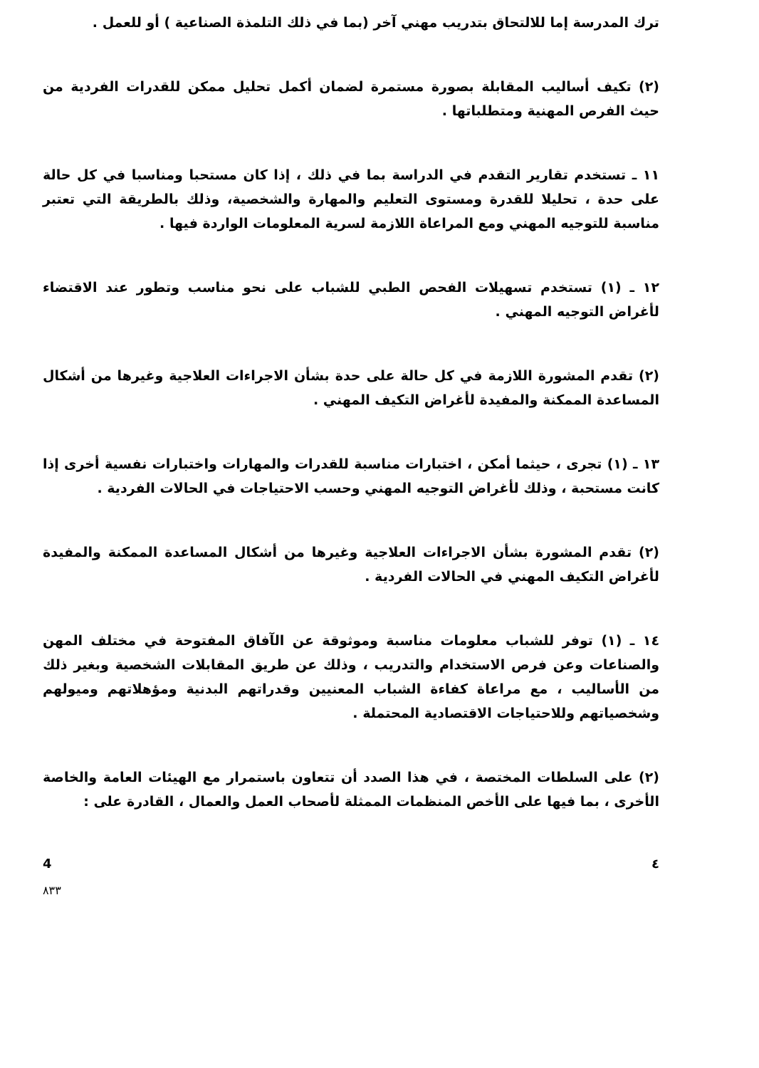ترك المدرسة إما للالتحاق بتدريب مهني آخر (بما في ذلك التلمذة الصناعية ) أو للعمل .
(٢) تكيف أساليب المقابلة بصورة مستمرة لضمان أكمل تحليل ممكن للقدرات الفردية من حيث الفرص المهنية ومتطلباتها .
١١ ـ تستخدم تقارير التقدم في الدراسة بما في ذلك ، إذا كان مستحبا ومناسبا في كل حالة على حدة ، تحليلا للقدرة ومستوى التعليم والمهارة والشخصية، وذلك بالطريقة التي تعتبر مناسبة للتوجيه المهني ومع المراعاة اللازمة لسرية المعلومات الواردة فيها .
١٢ ـ (١) تستخدم تسهيلات الفحص الطبي للشباب على نحو مناسب وتطور عند الاقتضاء لأغراض التوجيه المهني .
(٢) تقدم المشورة اللازمة في كل حالة على حدة بشأن الاجراءات العلاجية وغيرها من أشكال المساعدة الممكنة والمفيدة لأغراض التكيف المهني .
١٣ ـ (١) تجرى ، حيثما أمكن ، اختبارات مناسبة للقدرات والمهارات واختبارات نفسية أخرى إذا كانت مستحبة ، وذلك لأغراض التوجيه المهني وحسب الاحتياجات في الحالات الفردية .
(٢) تقدم المشورة بشأن الاجراءات العلاجية وغيرها من أشكال المساعدة الممكنة والمفيدة لأغراض التكيف المهني في الحالات الفردية .
١٤ ـ (١) توفر للشباب معلومات مناسبة وموثوقة عن الآفاق المفتوحة في مختلف المهن والصناعات وعن فرص الاستخدام والتدريب ، وذلك عن طريق المقابلات الشخصية وبغير ذلك من الأساليب ، مع مراعاة كفاءة الشباب المعنيين وقدراتهم البدنية ومؤهلاتهم وميولهم وشخصياتهم وللاحتياجات الاقتصادية المحتملة .
(٢) على السلطات المختصة ، في هذا الصدد أن تتعاون باستمرار مع الهيئات العامة والخاصة الأخرى ، بما فيها على الأخص المنظمات الممثلة لأصحاب العمل والعمال ، القادرة على :
4 ٤
٨٣٣